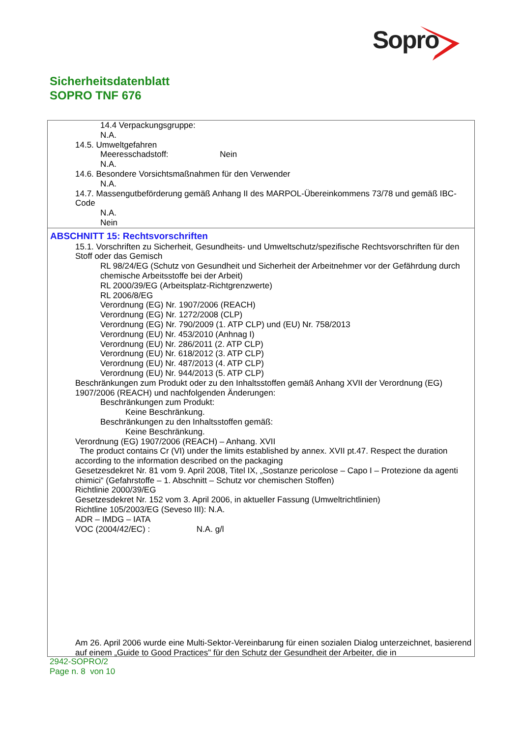Sopro
Sicherheitsdatenblatt
SOPRO TNF 676
14.4 Verpackungsgruppe:
N.A.
14.5. Umweltgefahren
Meeresschadstoff: Nein
N.A.
14.6. Besondere Vorsichtsmaßnahmen für den Verwender
N.A.
14.7. Massengutbeförderung gemäß Anhang II des MARPOL-Übereinkommens 73/78 und gemäß IBC-Code
N.A.
Nein
ABSCHNITT 15: Rechtsvorschriften
15.1. Vorschriften zu Sicherheit, Gesundheits- und Umweltschutz/spezifische Rechtsvorschriften für den Stoff oder das Gemisch
RL 98/24/EG (Schutz von Gesundheit und Sicherheit der Arbeitnehmer vor der Gefährdung durch chemische Arbeitsstoffe bei der Arbeit)
RL 2000/39/EG (Arbeitsplatz-Richtgrenzwerte)
RL 2006/8/EG
Verordnung (EG) Nr. 1907/2006 (REACH)
Verordnung (EG) Nr. 1272/2008 (CLP)
Verordnung (EG) Nr. 790/2009 (1. ATP CLP) und (EU) Nr. 758/2013
Verordnung (EU) Nr. 453/2010 (Anhnag I)
Verordnung (EU) Nr. 286/2011 (2. ATP CLP)
Verordnung (EU) Nr. 618/2012 (3. ATP CLP)
Verordnung (EU) Nr. 487/2013 (4. ATP CLP)
Verordnung (EU) Nr. 944/2013 (5. ATP CLP)
Beschränkungen zum Produkt oder zu den Inhaltsstoffen gemäß Anhang XVII der Verordnung (EG) 1907/2006 (REACH) und nachfolgenden Änderungen:
Beschränkungen zum Produkt:
Keine Beschränkung.
Beschränkungen zu den Inhaltsstoffen gemäß:
Keine Beschränkung.
Verordnung (EG) 1907/2006 (REACH) – Anhang. XVII
The product contains Cr (VI) under the limits established by annex. XVII pt.47. Respect the duration according to the information described on the packaging
Gesetzesdekret Nr. 81 vom 9. April 2008, Titel IX, „Sostanze pericolose – Capo I – Protezione da agenti chimici“ (Gefahrstoffe – 1. Abschnitt – Schutz vor chemischen Stoffen)
Richtlinie 2000/39/EG
Gesetzesdekret Nr. 152 vom 3. April 2006, in aktueller Fassung (Umweltrichtlinien)
Richtline 105/2003/EG (Seveso III): N.A.
ADR – IMDG – IATA
VOC (2004/42/EC) : N.A. g/l
Am 26. April 2006 wurde eine Multi-Sektor-Vereinbarung für einen sozialen Dialog unterzeichnet, basierend auf einem „Guide to Good Practices" für den Schutz der Gesundheit der Arbeiter, die in
2942-SOPRO/2
Page n. 8 von 10